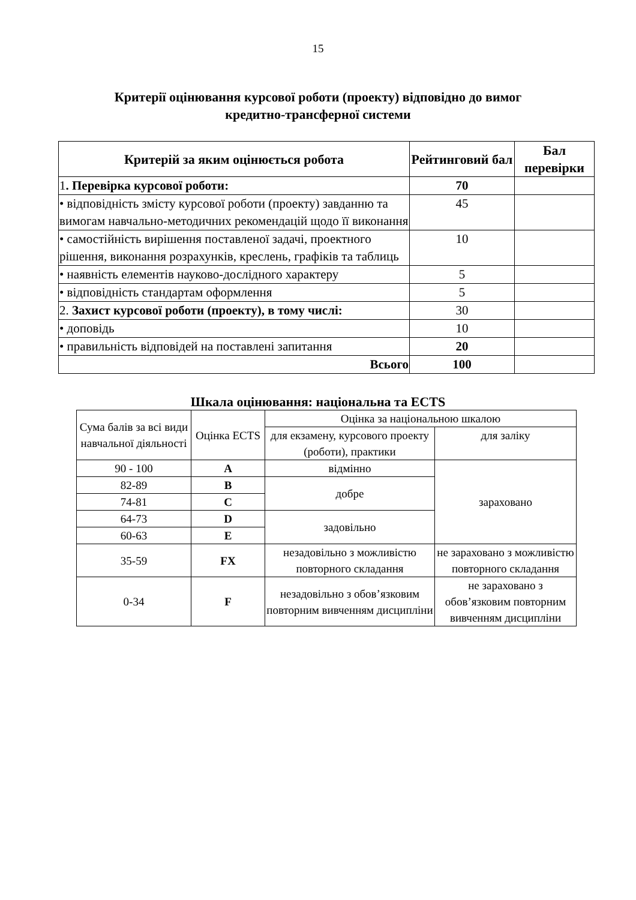15
Критерії оцінювання курсової роботи (проекту) відповідно до вимог
кредитно-трансферної системи
| Критерій за яким оцінюється робота | Рейтинговий бал | Бал перевірки |
| --- | --- | --- |
| 1 . Перевірка курсової роботи: | 70 | |
| • відповідність змісту курсової роботи (проекту) завданню та вимогам навчально-методичних рекомендацій щодо її виконання | 45 | |
| • самостійність вирішення поставленої задачі, проектного рішення, виконання розрахунків, креслень, графіків та таблиць | 10 | |
| • наявність елементів науково-дослідного характеру | 5 | |
| • відповідність стандартам оформлення | 5 | |
| 2. Захист курсової роботи (проекту), в тому числі: | 30 | |
| • доповідь | 10 | |
| • правильність відповідей на поставлені запитання | 20 | |
| Всього | 100 | |
Шкала оцінювання: національна та ECTS
| Сума балів за всі види навчальної діяльності | Оцінка ECTS | Оцінка за національною шкалою | |
| | | для екзамену, курсового проекту (роботи), практики | для заліку |
| 90 - 100 | A | відмінно | зараховано |
| 82-89 | B | добре | |
| 74-81 | C | | |
| 64-73 | D | задовільно | |
| 60-63 | E | | |
| 35-59 | FX | незадовільно з можливістю повторного складання | не зараховано з можливістю повторного складання |
| 0-34 | F | незадовільно з обов’язковим повторним вивченням дисципліни | не зараховано з обов’язковим повторним вивченням дисципліни |